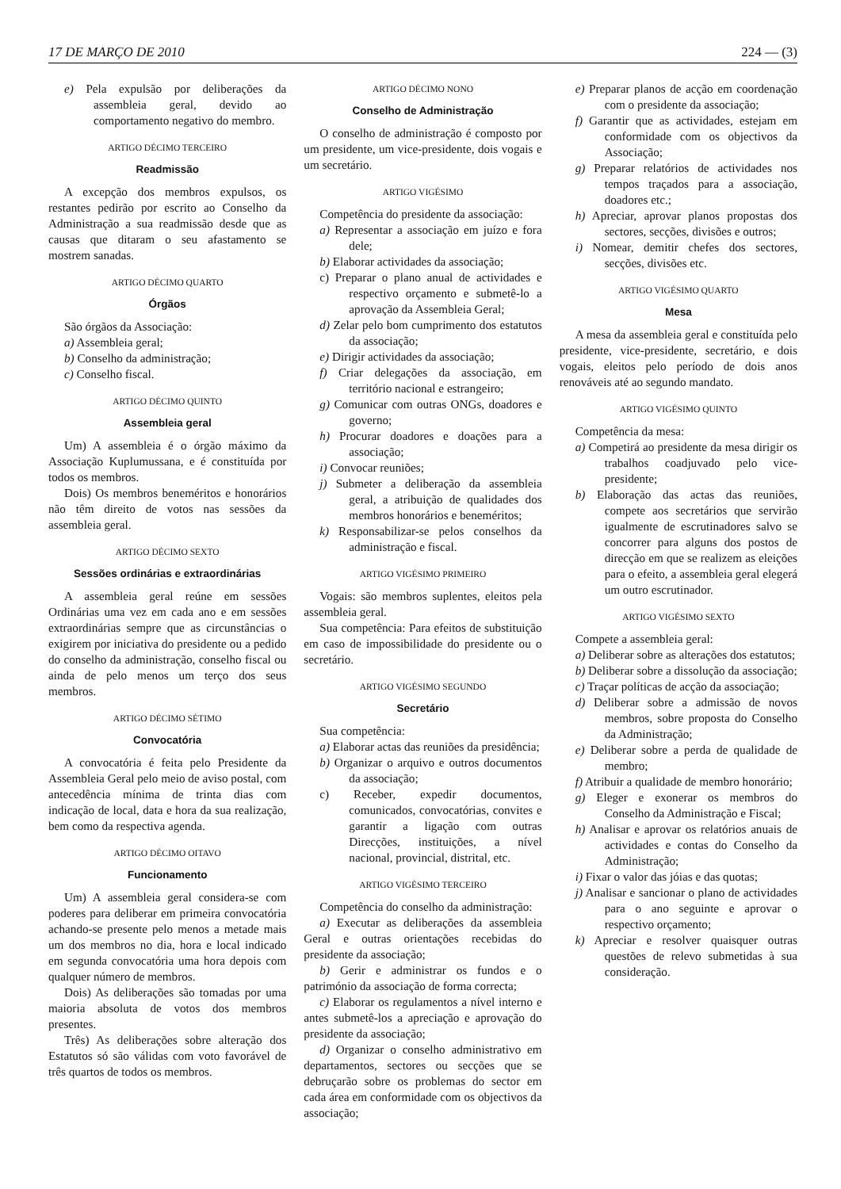17 DE MARÇO DE 2010 224 — (3)
e) Pela expulsão por deliberações da assembleia geral, devido ao comportamento negativo do membro.
ARTIGO DÉCIMO TERCEIRO
Readmissão
A excepção dos membros expulsos, os restantes pedirão por escrito ao Conselho da Administração a sua readmissão desde que as causas que ditaram o seu afastamento se mostrem sanadas.
ARTIGO DÉCIMO QUARTO
Órgãos
São órgãos da Associação:
a) Assembleia geral;
b) Conselho da administração;
c) Conselho fiscal.
ARTIGO DÉCIMO QUINTO
Assembleia geral
Um) A assembleia é o órgão máximo da Associação Kuplumussana, e é constituída por todos os membros.
Dois) Os membros beneméritos e honorários não têm direito de votos nas sessões da assembleia geral.
ARTIGO DÉCIMO SEXTO
Sessões ordinárias e extraordinárias
A assembleia geral reúne em sessões Ordinárias uma vez em cada ano e em sessões extraordinárias sempre que as circunstâncias o exigirem por iniciativa do presidente ou a pedido do conselho da administração, conselho fiscal ou ainda de pelo menos um terço dos seus membros.
ARTIGO DÉCIMO SÉTIMO
Convocatória
A convocatória é feita pelo Presidente da Assembleia Geral pelo meio de aviso postal, com antecedência mínima de trinta dias com indicação de local, data e hora da sua realização, bem como da respectiva agenda.
ARTIGO DÉCIMO OITAVO
Funcionamento
Um) A assembleia geral considera-se com poderes para deliberar em primeira convocatória achando-se presente pelo menos a metade mais um dos membros no dia, hora e local indicado em segunda convocatória uma hora depois com qualquer número de membros.
Dois) As deliberações são tomadas por uma maioria absoluta de votos dos membros presentes.
Três) As deliberações sobre alteração dos Estatutos só são válidas com voto favorável de três quartos de todos os membros.
ARTIGO DÉCIMO NONO
Conselho de Administração
O conselho de administração é composto por um presidente, um vice-presidente, dois vogais e um secretário.
ARTIGO VIGÉSIMO
Competência do presidente da associação:
a) Representar a associação em juízo e fora dele;
b) Elaborar actividades da associação;
c) Preparar o plano anual de actividades e respectivo orçamento e submetê-lo a aprovação da Assembleia Geral;
d) Zelar pelo bom cumprimento dos estatutos da associação;
e) Dirigir actividades da associação;
f) Criar delegações da associação, em território nacional e estrangeiro;
g) Comunicar com outras ONGs, doadores e governo;
h) Procurar doadores e doações para a associação;
i) Convocar reuniões;
j) Submeter a deliberação da assembleia geral, a atribuição de qualidades dos membros honorários e beneméritos;
k) Responsabilizar-se pelos conselhos da administração e fiscal.
ARTIGO VIGÉSIMO PRIMEIRO
Vogais: são membros suplentes, eleitos pela assembleia geral.
Sua competência: Para efeitos de substituição em caso de impossibilidade do presidente ou o secretário.
ARTIGO VIGÉSIMO SEGUNDO
Secretário
Sua competência:
a) Elaborar actas das reuniões da presidência;
b) Organizar o arquivo e outros documentos da associação;
c) Receber, expedir documentos, comunicados, convocatórias, convites e garantir a ligação com outras Direcções, instituições, a nível nacional, provincial, distrital, etc.
ARTIGO VIGÉSIMO TERCEIRO
Competência do conselho da administração:
a) Executar as deliberações da assembleia Geral e outras orientações recebidas do presidente da associação;
b) Gerir e administrar os fundos e o património da associação de forma correcta;
c) Elaborar os regulamentos a nível interno e antes submetê-los a apreciação e aprovação do presidente da associação;
d) Organizar o conselho administrativo em departamentos, sectores ou secções que se debruçarão sobre os problemas do sector em cada área em conformidade com os objectivos da associação;
e) Preparar planos de acção em coordenação com o presidente da associação;
f) Garantir que as actividades, estejam em conformidade com os objectivos da Associação;
g) Preparar relatórios de actividades nos tempos traçados para a associação, doadores etc.;
h) Apreciar, aprovar planos propostas dos sectores, secções, divisões e outros;
i) Nomear, demitir chefes dos sectores, secções, divisões etc.
ARTIGO VIGÉSIMO QUARTO
Mesa
A mesa da assembleia geral e constituída pelo presidente, vice-presidente, secretário, e dois vogais, eleitos pelo período de dois anos renováveis até ao segundo mandato.
ARTIGO VIGÉSIMO QUINTO
Competência da mesa:
a) Competirá ao presidente da mesa dirigir os trabalhos coadjuvado pelo vice-presidente;
b) Elaboração das actas das reuniões, compete aos secretários que servirão igualmente de escrutinadores salvo se concorrer para alguns dos postos de direcção em que se realizem as eleições para o efeito, a assembleia geral elegerá um outro escrutinador.
ARTIGO VIGÉSIMO SEXTO
Compete a assembleia geral:
a) Deliberar sobre as alterações dos estatutos;
b) Deliberar sobre a dissolução da associação;
c) Traçar políticas de acção da associação;
d) Deliberar sobre a admissão de novos membros, sobre proposta do Conselho da Administração;
e) Deliberar sobre a perda de qualidade de membro;
f) Atribuir a qualidade de membro honorário;
g) Eleger e exonerar os membros do Conselho da Administração e Fiscal;
h) Analisar e aprovar os relatórios anuais de actividades e contas do Conselho da Administração;
i) Fixar o valor das jóias e das quotas;
j) Analisar e sancionar o plano de actividades para o ano seguinte e aprovar o respectivo orçamento;
k) Apreciar e resolver quaisquer outras questões de relevo submetidas à sua consideração.